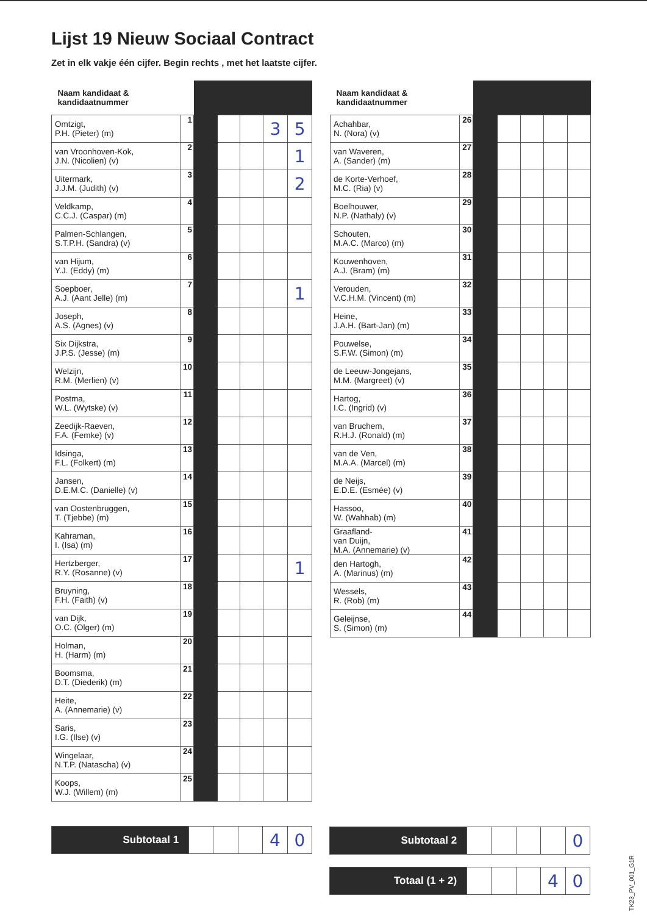Lijst 19 Nieuw Sociaal Contract
Zet in elk vakje één cijfer. Begin rechts , met het laatste cijfer.
| Naam kandidaat & kandidaatnummer | | | | | | |
| --- | --- | --- | --- | --- | --- | --- |
| Omtzigt, P.H. (Pieter) (m) | 1 | | | | 3 | 5 |
| van Vroonhoven-Kok, J.N. (Nicolien) (v) | 2 | | | | | 1 |
| Uitermark, J.J.M. (Judith) (v) | 3 | | | | | 2 |
| Veldkamp, C.C.J. (Caspar) (m) | 4 | | | | | |
| Palmen-Schlangen, S.T.P.H. (Sandra) (v) | 5 | | | | | |
| van Hijum, Y.J. (Eddy) (m) | 6 | | | | | |
| Soepboer, A.J. (Aant Jelle) (m) | 7 | | | | | 1 |
| Joseph, A.S. (Agnes) (v) | 8 | | | | | |
| Six Dijkstra, J.P.S. (Jesse) (m) | 9 | | | | | |
| Welzijn, R.M. (Merlien) (v) | 10 | | | | | |
| Postma, W.L. (Wytske) (v) | 11 | | | | | |
| Zeedijk-Raeven, F.A. (Femke) (v) | 12 | | | | | |
| Idsinga, F.L. (Folkert) (m) | 13 | | | | | |
| Jansen, D.E.M.C. (Danielle) (v) | 14 | | | | | |
| van Oostenbruggen, T. (Tjebbe) (m) | 15 | | | | | |
| Kahraman, I. (Isa) (m) | 16 | | | | | |
| Hertzberger, R.Y. (Rosanne) (v) | 17 | | | | | 1 |
| Bruyning, F.H. (Faith) (v) | 18 | | | | | |
| van Dijk, O.C. (Olger) (m) | 19 | | | | | |
| Holman, H. (Harm) (m) | 20 | | | | | |
| Boomsma, D.T. (Diederik) (m) | 21 | | | | | |
| Heite, A. (Annemarie) (v) | 22 | | | | | |
| Saris, I.G. (Ilse) (v) | 23 | | | | | |
| Wingelaar, N.T.P. (Natascha) (v) | 24 | | | | | |
| Koops, W.J. (Willem) (m) | 25 | | | | | |
| Naam kandidaat & kandidaatnummer | | | | | | |
| --- | --- | --- | --- | --- | --- | --- |
| Achahbar, N. (Nora) (v) | 26 | | | | | |
| van Waveren, A. (Sander) (m) | 27 | | | | | |
| de Korte-Verhoef, M.C. (Ria) (v) | 28 | | | | | |
| Boelhouwer, N.P. (Nathaly) (v) | 29 | | | | | |
| Schouten, M.A.C. (Marco) (m) | 30 | | | | | |
| Kouwenhoven, A.J. (Bram) (m) | 31 | | | | | |
| Verouden, V.C.H.M. (Vincent) (m) | 32 | | | | | |
| Heine, J.A.H. (Bart-Jan) (m) | 33 | | | | | |
| Pouwelse, S.F.W. (Simon) (m) | 34 | | | | | |
| de Leeuw-Jongejans, M.M. (Margreet) (v) | 35 | | | | | |
| Hartog, I.C. (Ingrid) (v) | 36 | | | | | |
| van Bruchem, R.H.J. (Ronald) (m) | 37 | | | | | |
| van de Ven, M.A.A. (Marcel) (m) | 38 | | | | | |
| de Neijs, E.D.E. (Esmée) (v) | 39 | | | | | |
| Hassoo, W. (Wahhab) (m) | 40 | | | | | |
| Graafland- van Duijn, M.A. (Annemarie) (v) | 41 | | | | | |
| den Hartogh, A. (Marinus) (m) | 42 | | | | | |
| Wessels, R. (Rob) (m) | 43 | | | | | |
| Geleijnse, S. (Simon) (m) | 44 | | | | | |
| Subtotaal 1 | | | | 4 | 0 |
| Subtotaal 2 | | | | | 0 |
| Totaal (1 + 2) | | | | 4 | 0 |
TK23_PV_001_G1R